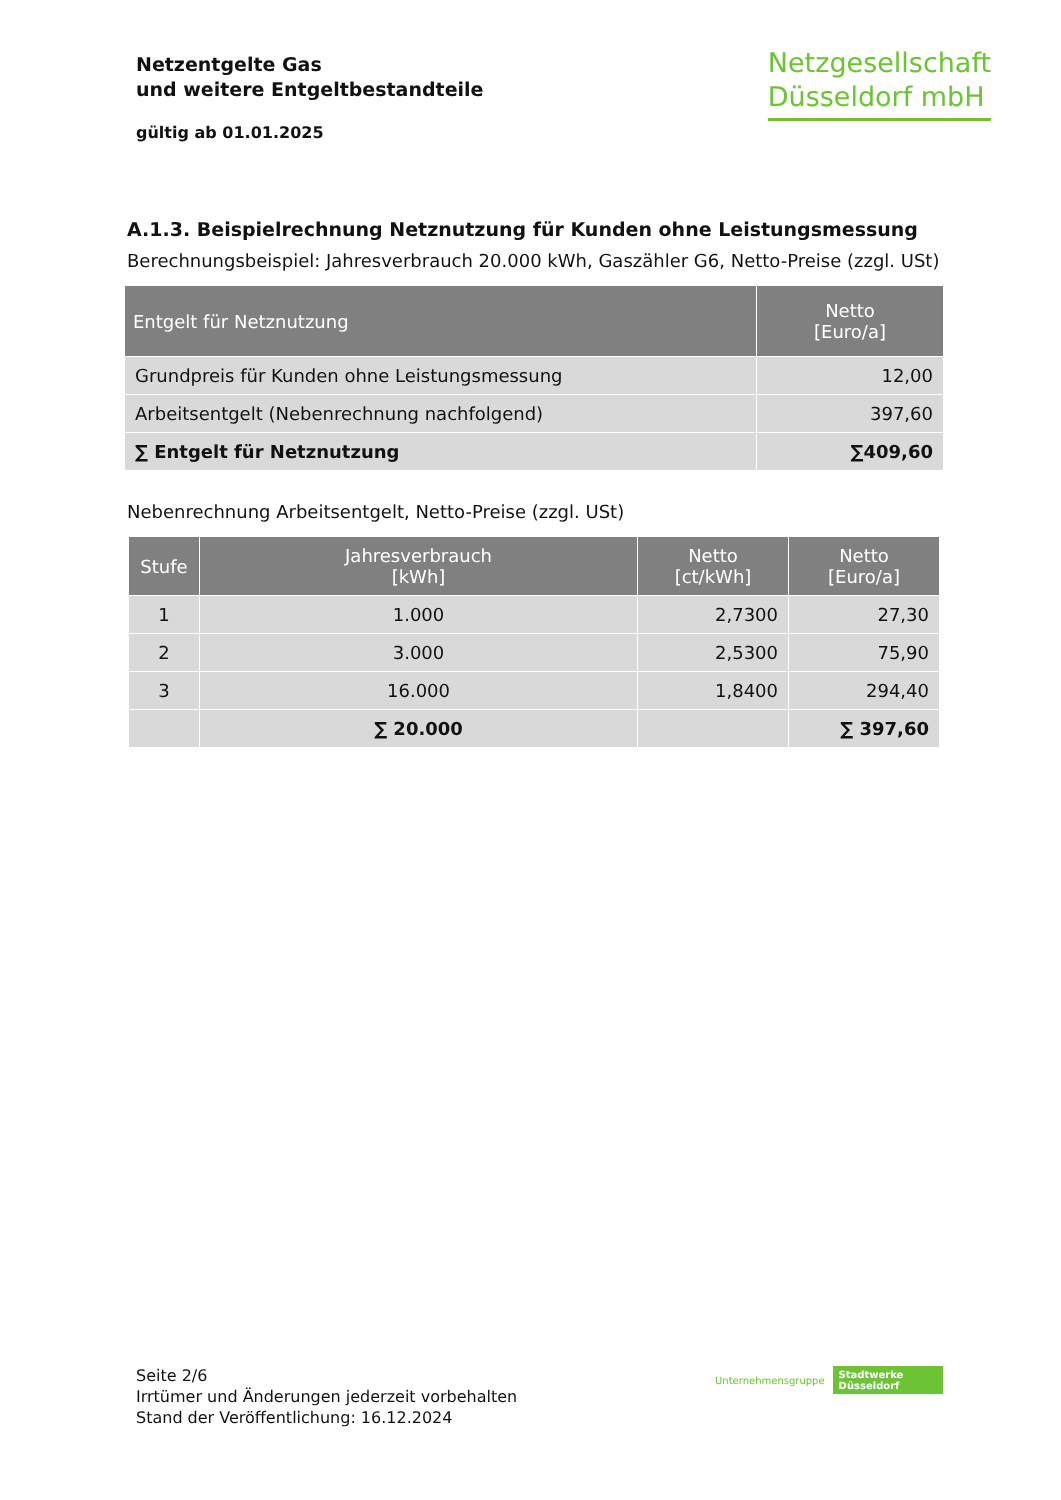Netzentgelte Gas
und weitere Entgeltbestandteile
gültig ab 01.01.2025
Netzgesellschaft
Düsseldorf mbH
A.1.3. Beispielrechnung Netznutzung für Kunden ohne Leistungsmessung
Berechnungsbeispiel: Jahresverbrauch 20.000 kWh, Gaszähler G6, Netto-Preise (zzgl. USt)
| Entgelt für Netznutzung | Netto [Euro/a] |
| --- | --- |
| Grundpreis für Kunden ohne Leistungsmessung | 12,00 |
| Arbeitsentgelt (Nebenrechnung nachfolgend) | 397,60 |
| ∑ Entgelt für Netznutzung | ∑409,60 |
Nebenrechnung Arbeitsentgelt, Netto-Preise (zzgl. USt)
| Stufe | Jahresverbrauch [kWh] | Netto [ct/kWh] | Netto [Euro/a] |
| --- | --- | --- | --- |
| 1 | 1.000 | 2,7300 | 27,30 |
| 2 | 3.000 | 2,5300 | 75,90 |
| 3 | 16.000 | 1,8400 | 294,40 |
| | ∑ 20.000 | | ∑ 397,60 |
Seite 2/6
Irrtümer und Änderungen jederzeit vorbehalten
Stand der Veröffentlichung: 16.12.2024
Unternehmensgruppe Stadtwerke
Düsseldorf